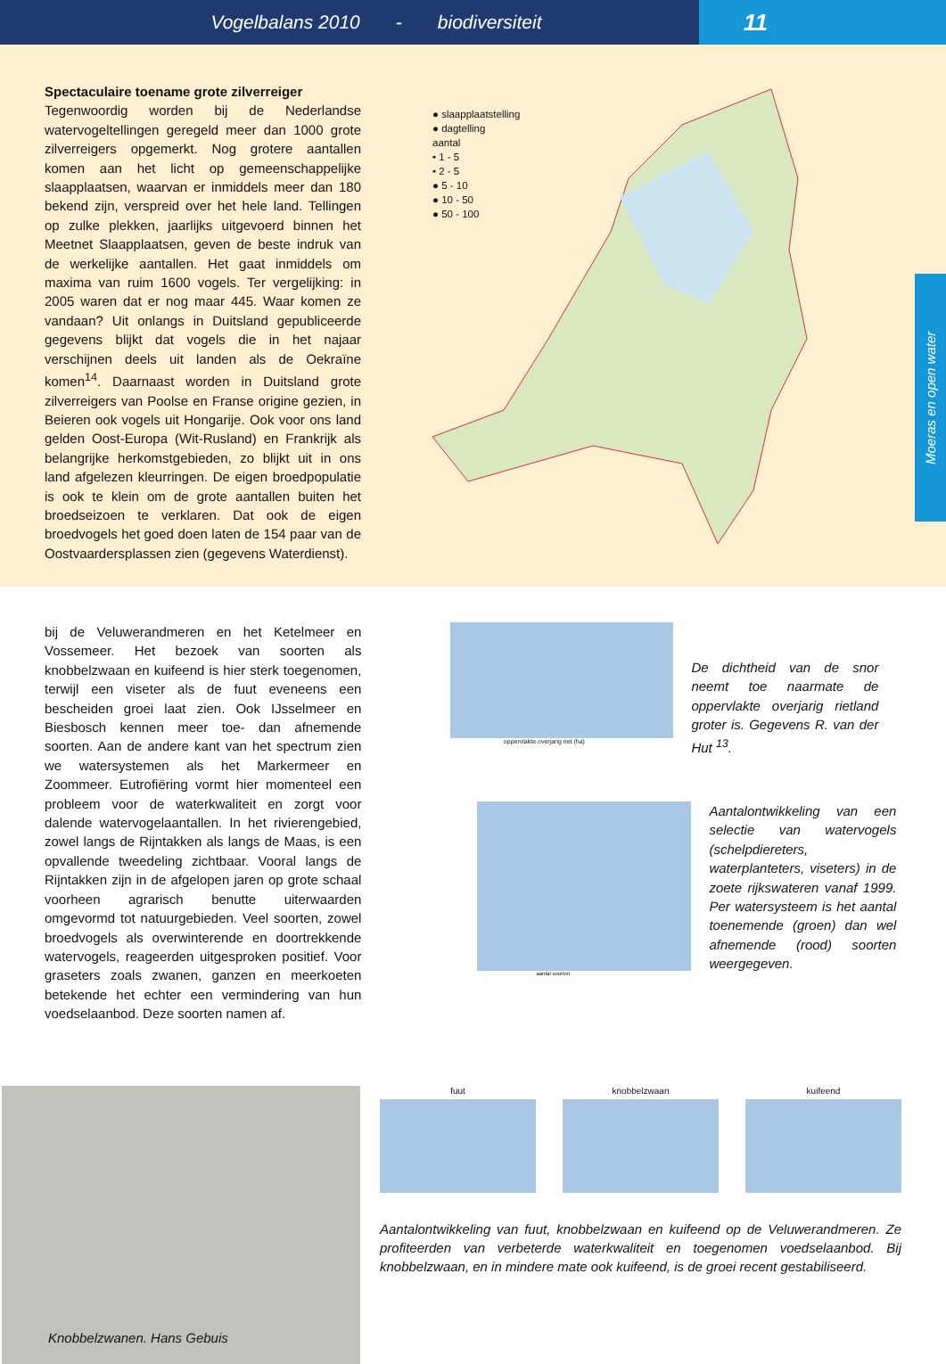Vogelbalans 2010 - biodiversiteit
11
Spectaculaire toename grote zilverreiger
Tegenwoordig worden bij de Nederlandse watervogeltellingen geregeld meer dan 1000 grote zilverreigers opgemerkt. Nog grotere aantallen komen aan het licht op gemeenschappelijke slaapplaatsen, waarvan er inmiddels meer dan 180 bekend zijn, verspreid over het hele land. Tellingen op zulke plekken, jaarlijks uitgevoerd binnen het Meetnet Slaapplaatsen, geven de beste indruk van de werkelijke aantallen. Het gaat inmiddels om maxima van ruim 1600 vogels. Ter vergelijking: in 2005 waren dat er nog maar 445. Waar komen ze vandaan? Uit onlangs in Duitsland gepubliceerde gegevens blijkt dat vogels die in het najaar verschijnen deels uit landen als de Oekraïne komen<sup>14</sup>. Daarnaast worden in Duitsland grote zilverreigers van Poolse en Franse origine gezien, in Beieren ook vogels uit Hongarije. Ook voor ons land gelden Oost-Europa (Wit-Rusland) en Frankrijk als belangrijke herkomstgebieden, zo blijkt uit in ons land afgelezen kleurringen. De eigen broedpopulatie is ook te klein om de grote aantallen buiten het broedseizoen te verklaren. Dat ook de eigen broedvogels het goed doen laten de 154 paar van de Oostvaardersplassen zien (gegevens Waterdienst).
● slaapplaatstelling
● dagtelling
aantal
• 1 - 5
• 2 - 5
● 5 - 10
● 10 - 50
● 50 - 100
Moeras en open water
bij de Veluwerandmeren en het Ketelmeer en Vossemeer. Het bezoek van soorten als knobbelzwaan en kuifeend is hier sterk toegenomen, terwijl een viseter als de fuut eveneens een bescheiden groei laat zien. Ook IJsselmeer en Biesbosch kennen meer toe- dan afnemende soorten. Aan de andere kant van het spectrum zien we watersystemen als het Markermeer en Zoommeer. Eutrofiëring vormt hier momenteel een probleem voor de waterkwaliteit en zorgt voor dalende watervogelaantallen. In het rivierengebied, zowel langs de Rijntakken als langs de Maas, is een opvallende tweedeling zichtbaar. Vooral langs de Rijntakken zijn in de afgelopen jaren op grote schaal voorheen agrarisch benutte uiterwaarden omgevormd tot natuurgebieden. Veel soorten, zowel broedvogels als overwinterende en doortrekkende watervogels, reageerden uitgesproken positief. Voor graseters zoals zwanen, ganzen en meerkoeten betekende het echter een vermindering van hun voedselaanbod. Deze soorten namen af.
oppervlakte overjarig riet (ha)
De dichtheid van de snor neemt toe naarmate de oppervlakte overjarig rietland groter is. Gegevens R. van der Hut <sup>13</sup>.
aantal soorten
Aantalontwikkeling van een selectie van watervogels (schelpdiereters, waterplanteters, viseters) in de zoete rijkswateren vanaf 1999. Per watersysteem is het aantal toenemende (groen) dan wel afnemende (rood) soorten weergegeven.
Knobbelzwanen. Hans Gebuis
fuut knobbelzwaan kuifeend
Aantalontwikkeling van fuut, knobbelzwaan en kuifeend op de Veluwerandmeren. Ze profiteerden van verbeterde waterkwaliteit en toegenomen voedselaanbod. Bij knobbelzwaan, en in mindere mate ook kuifeend, is de groei recent gestabiliseerd.